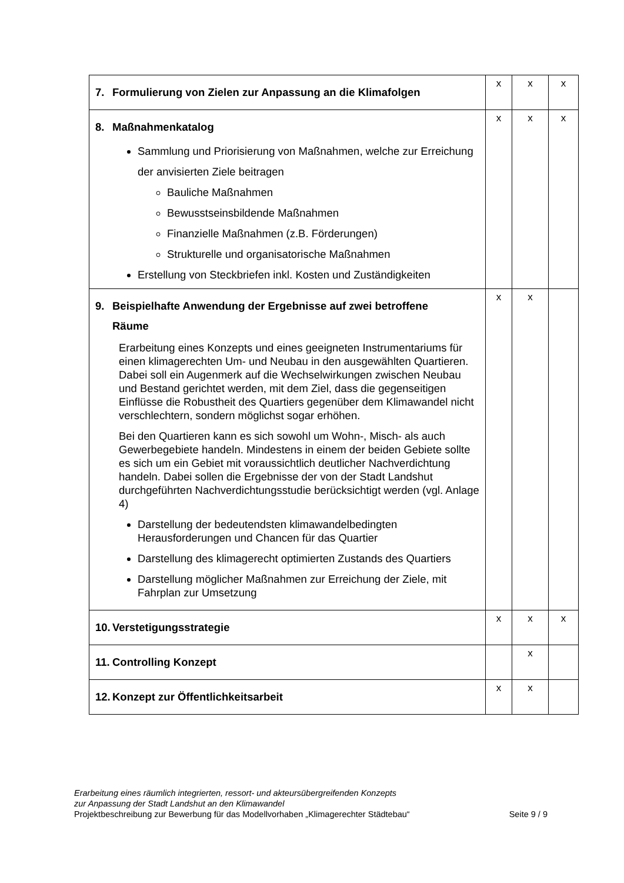| 7. Formulierung von Zielen zur Anpassung an die Klimafolgen | x | x | x |
| 8. Maßnahmenkatalog Sammlung und Priorisierung von Maßnahmen, welche zur Erreichung der anvisierten Ziele beitragen Bauliche Maßnahmen Bewusstseinsbildende Maßnahmen Finanzielle Maßnahmen (z.B. Förderungen) Strukturelle und organisatorische Maßnahmen Erstellung von Steckbriefen inkl. Kosten und Zuständigkeiten | x | x | x |
| 9. Beispielhafte Anwendung der Ergebnisse auf zwei betroffene Räume Erarbeitung eines Konzepts und eines geeigneten Instrumentariums für einen klimagerechten Um- und Neubau in den ausgewählten Quartieren. Dabei soll ein Augenmerk auf die Wechselwirkungen zwischen Neubau und Bestand gerichtet werden, mit dem Ziel, dass die gegenseitigen Einflüsse die Robustheit des Quartiers gegenüber dem Klimawandel nicht verschlechtern, sondern möglichst sogar erhöhen. Bei den Quartieren kann es sich sowohl um Wohn-, Misch- als auch Gewerbegebiete handeln. Mindestens in einem der beiden Gebiete sollte es sich um ein Gebiet mit voraussichtlich deutlicher Nachverdichtung handeln. Dabei sollen die Ergebnisse der von der Stadt Landshut durchgeführten Nachverdichtungsstudie berücksichtigt werden (vgl. Anlage 4) Darstellung der bedeutendsten klimawandelbedingten Herausforderungen und Chancen für das Quartier Darstellung des klimagerecht optimierten Zustands des Quartiers Darstellung möglicher Maßnahmen zur Erreichung der Ziele, mit Fahrplan zur Umsetzung | x | x | |
| 10. Verstetigungsstrategie | x | x | x |
| 11. Controlling Konzept | | x | |
| 12. Konzept zur Öffentlichkeitsarbeit | x | x | |
Erarbeitung eines räumlich integrierten, ressort- und akteursübergreifenden Konzepts
zur Anpassung der Stadt Landshut an den Klimawandel
Projektbeschreibung zur Bewerbung für das Modellvorhaben „Klimagerechter Städtebau“ Seite 9 / 9